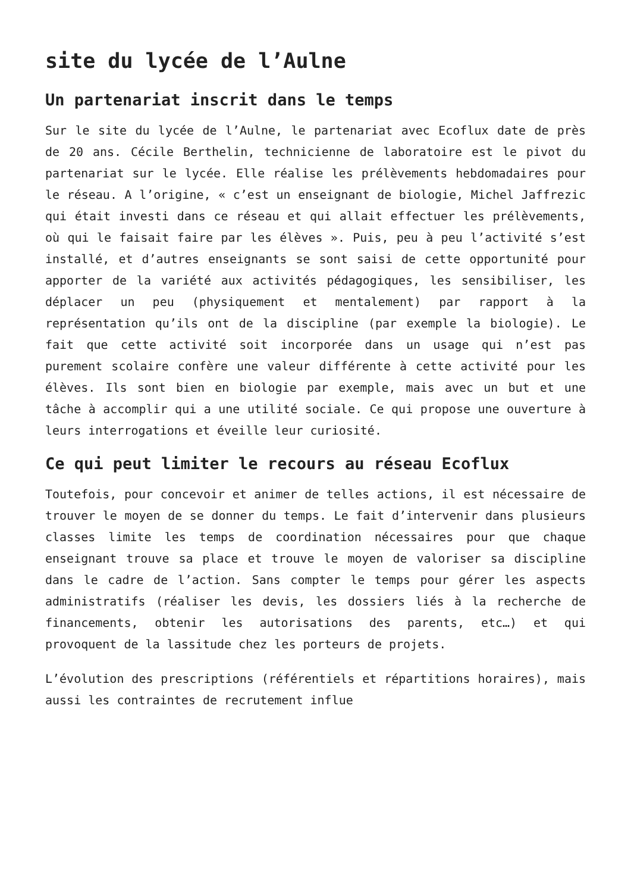site du lycée de l’Aulne
Un partenariat inscrit dans le temps
Sur le site du lycée de l’Aulne, le partenariat avec Ecoflux date de près de 20 ans. Cécile Berthelin, technicienne de laboratoire est le pivot du partenariat sur le lycée. Elle réalise les prélèvements hebdomadaires pour le réseau. A l’origine, « c’est un enseignant de biologie, Michel Jaffrezic qui était investi dans ce réseau et qui allait effectuer les prélèvements, où qui le faisait faire par les élèves ». Puis, peu à peu l’activité s’est installé, et d’autres enseignants se sont saisi de cette opportunité pour apporter de la variété aux activités pédagogiques, les sensibiliser, les déplacer un peu (physiquement et mentalement) par rapport à la représentation qu’ils ont de la discipline (par exemple la biologie). Le fait que cette activité soit incorporée dans un usage qui n’est pas purement scolaire confère une valeur différente à cette activité pour les élèves. Ils sont bien en biologie par exemple, mais avec un but et une tâche à accomplir qui a une utilité sociale. Ce qui propose une ouverture à leurs interrogations et éveille leur curiosité.
Ce qui peut limiter le recours au réseau Ecoflux
Toutefois, pour concevoir et animer de telles actions, il est nécessaire de trouver le moyen de se donner du temps. Le fait d’intervenir dans plusieurs classes limite les temps de coordination nécessaires pour que chaque enseignant trouve sa place et trouve le moyen de valoriser sa discipline dans le cadre de l’action. Sans compter le temps pour gérer les aspects administratifs (réaliser les devis, les dossiers liés à la recherche de financements, obtenir les autorisations des parents, etc…) et qui provoquent de la lassitude chez les porteurs de projets.
L’évolution des prescriptions (référentiels et répartitions horaires), mais aussi les contraintes de recrutement influe